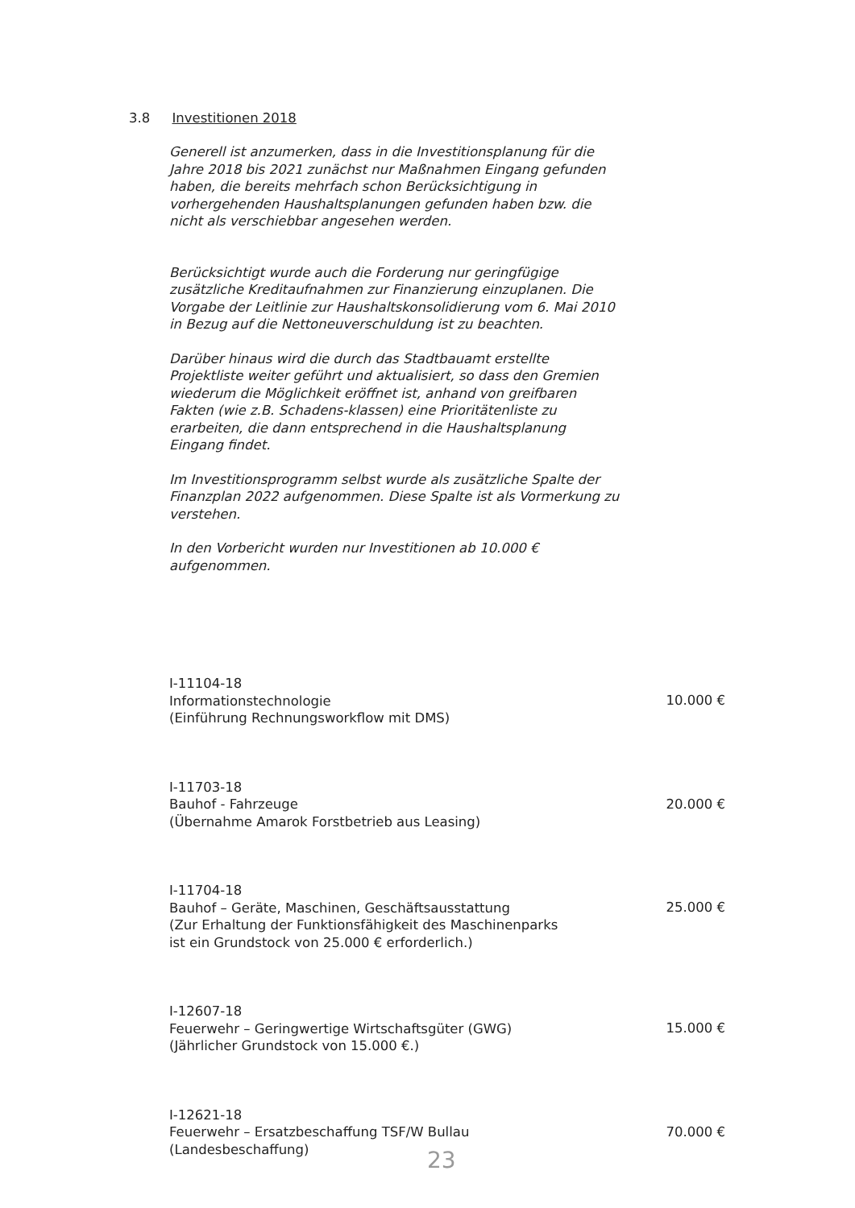3.8 Investitionen 2018
Generell ist anzumerken, dass in die Investitionsplanung für die Jahre 2018 bis 2021 zunächst nur Maßnahmen Eingang gefunden haben, die bereits mehrfach schon Berücksichtigung in vorhergehenden Haushaltsplanungen gefunden haben bzw. die nicht als verschiebbar angesehen werden.
Berücksichtigt wurde auch die Forderung nur geringfügige zusätzliche Kreditaufnahmen zur Finanzierung einzuplanen. Die Vorgabe der Leitlinie zur Haushaltskonsolidierung vom 6. Mai 2010 in Bezug auf die Nettoneuverschuldung ist zu beachten.
Darüber hinaus wird die durch das Stadtbauamt erstellte Projektliste weiter geführt und aktualisiert, so dass den Gremien wiederum die Möglichkeit eröffnet ist, anhand von greifbaren Fakten (wie z.B. Schadens-klassen) eine Prioritätenliste zu erarbeiten, die dann entsprechend in die Haushaltsplanung Eingang findet.
Im Investitionsprogramm selbst wurde als zusätzliche Spalte der Finanzplan 2022 aufgenommen. Diese Spalte ist als Vormerkung zu verstehen.
In den Vorbericht wurden nur Investitionen ab 10.000 € aufgenommen.
I-11104-18
Informationstechnologie
(Einführung Rechnungsworkflow mit DMS)
10.000 €
I-11703-18
Bauhof - Fahrzeuge
(Übernahme Amarok Forstbetrieb aus Leasing)
20.000 €
I-11704-18
Bauhof – Geräte, Maschinen, Geschäftsausstattung
(Zur Erhaltung der Funktionsfähigkeit des Maschinenparks
ist ein Grundstock von 25.000 € erforderlich.)
25.000 €
I-12607-18
Feuerwehr – Geringwertige Wirtschaftsgüter (GWG)
(Jährlicher Grundstock von 15.000 €.)
15.000 €
I-12621-18
Feuerwehr – Ersatzbeschaffung TSF/W Bullau
(Landesbeschaffung)
70.000 €
23